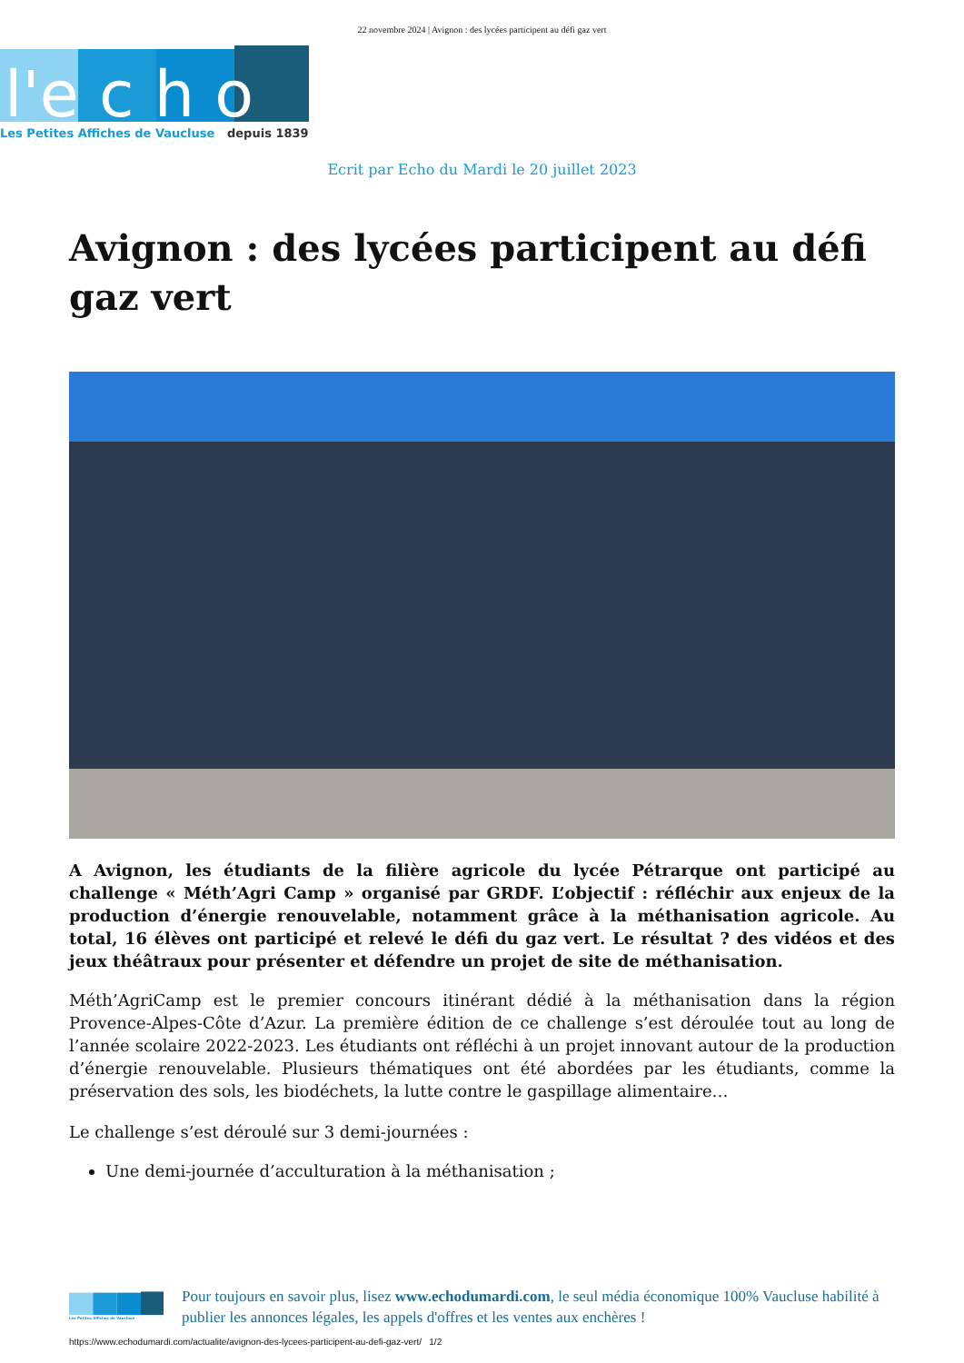22 novembre 2024 | Avignon : des lycées participent au défi gaz vert
l'e c h o
Les Petites Affiches de Vaucluse
depuis 1839
Ecrit par Echo du Mardi le 20 juillet 2023
Avignon : des lycées participent au défi gaz vert
A Avignon, les étudiants de la filière agricole du lycée Pétrarque ont participé au challenge « Méth’Agri Camp » organisé par GRDF. L’objectif : réfléchir aux enjeux de la production d’énergie renouvelable, notamment grâce à la méthanisation agricole. Au total, 16 élèves ont participé et relevé le défi du gaz vert. Le résultat ? des vidéos et des jeux théâtraux pour présenter et défendre un projet de site de méthanisation.
Méth’AgriCamp est le premier concours itinérant dédié à la méthanisation dans la région Provence-Alpes-Côte d’Azur. La première édition de ce challenge s’est déroulée tout au long de l’année scolaire 2022-2023. Les étudiants ont réfléchi à un projet innovant autour de la production d’énergie renouvelable. Plusieurs thématiques ont été abordées par les étudiants, comme la préservation des sols, les biodéchets, la lutte contre le gaspillage alimentaire…
Le challenge s’est déroulé sur 3 demi-journées :
Une demi-journée d’acculturation à la méthanisation ;
Les Petites Affiches de Vaucluse
Pour toujours en savoir plus, lisez www.echodumardi.com, le seul média économique 100% Vaucluse habilité à publier les annonces légales, les appels d'offres et les ventes aux enchères !
https://www.echodumardi.com/actualite/avignon-des-lycees-participent-au-defi-gaz-vert/ 1/2